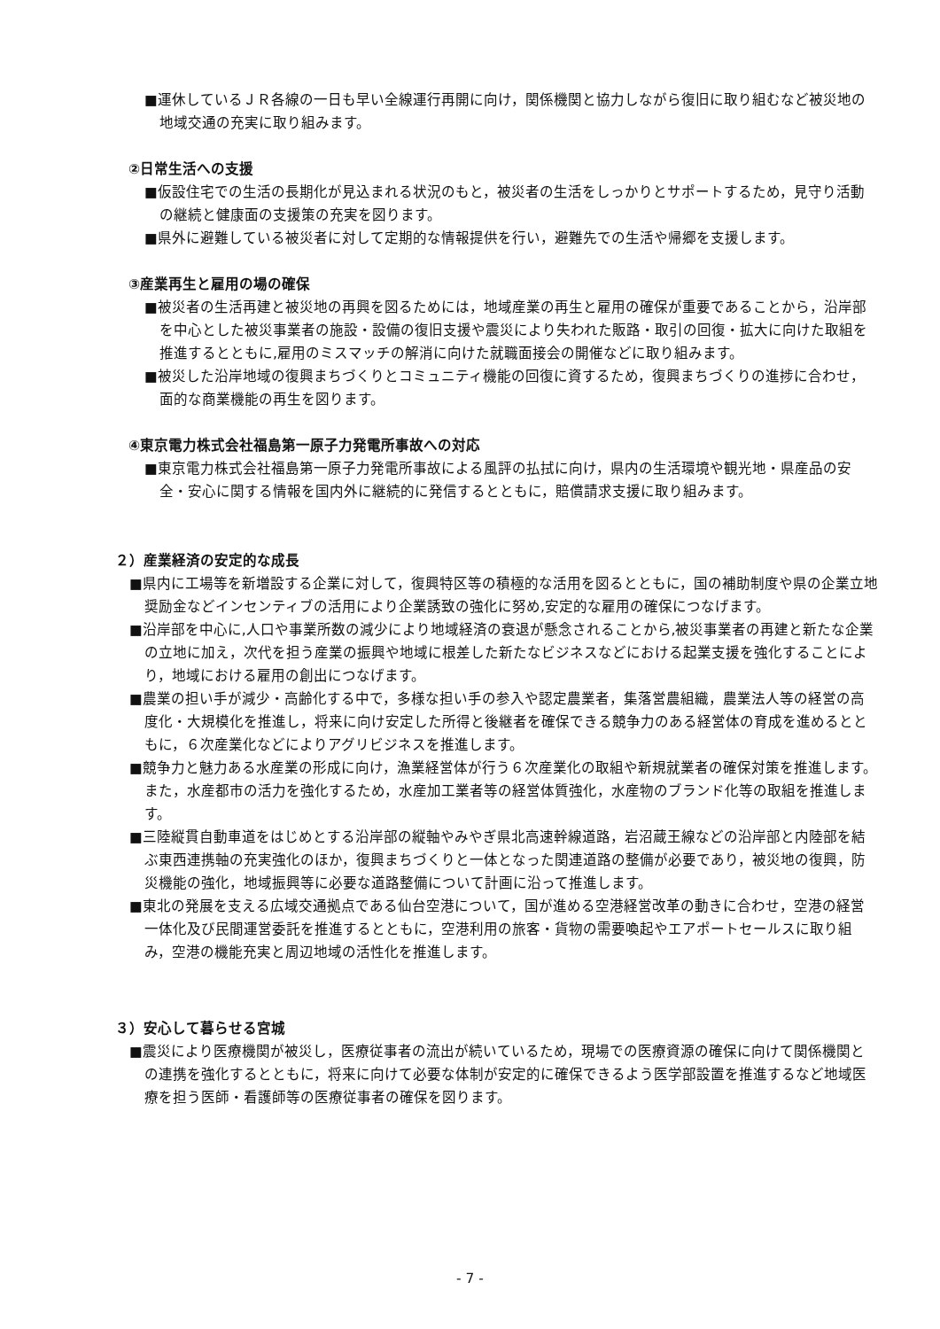■運休しているＪＲ各線の一日も早い全線運行再開に向け，関係機関と協力しながら復旧に取り組むなど被災地の地域交通の充実に取り組みます。
②日常生活への支援
■仮設住宅での生活の長期化が見込まれる状況のもと，被災者の生活をしっかりとサポートするため，見守り活動の継続と健康面の支援策の充実を図ります。
■県外に避難している被災者に対して定期的な情報提供を行い，避難先での生活や帰郷を支援します。
③産業再生と雇用の場の確保
■被災者の生活再建と被災地の再興を図るためには，地域産業の再生と雇用の確保が重要であることから，沿岸部を中心とした被災事業者の施設・設備の復旧支援や震災により失われた販路・取引の回復・拡大に向けた取組を推進するとともに,雇用のミスマッチの解消に向けた就職面接会の開催などに取り組みます。
■被災した沿岸地域の復興まちづくりとコミュニティ機能の回復に資するため，復興まちづくりの進捗に合わせ，面的な商業機能の再生を図ります。
④東京電力株式会社福島第一原子力発電所事故への対応
■東京電力株式会社福島第一原子力発電所事故による風評の払拭に向け，県内の生活環境や観光地・県産品の安全・安心に関する情報を国内外に継続的に発信するとともに，賠償請求支援に取り組みます。
２）産業経済の安定的な成長
■県内に工場等を新増設する企業に対して，復興特区等の積極的な活用を図るとともに，国の補助制度や県の企業立地奨励金などインセンティブの活用により企業誘致の強化に努め,安定的な雇用の確保につなげます。
■沿岸部を中心に,人口や事業所数の減少により地域経済の衰退が懸念されることから,被災事業者の再建と新たな企業の立地に加え，次代を担う産業の振興や地域に根差した新たなビジネスなどにおける起業支援を強化することにより，地域における雇用の創出につなげます。
■農業の担い手が減少・高齢化する中で，多様な担い手の参入や認定農業者，集落営農組織，農業法人等の経営の高度化・大規模化を推進し，将来に向け安定した所得と後継者を確保できる競争力のある経営体の育成を進めるとともに，６次産業化などによりアグリビジネスを推進します。
■競争力と魅力ある水産業の形成に向け，漁業経営体が行う６次産業化の取組や新規就業者の確保対策を推進します。また，水産都市の活力を強化するため，水産加工業者等の経営体質強化，水産物のブランド化等の取組を推進します。
■三陸縦貫自動車道をはじめとする沿岸部の縦軸やみやぎ県北高速幹線道路，岩沼蔵王線などの沿岸部と内陸部を結ぶ東西連携軸の充実強化のほか，復興まちづくりと一体となった関連道路の整備が必要であり，被災地の復興，防災機能の強化，地域振興等に必要な道路整備について計画に沿って推進します。
■東北の発展を支える広域交通拠点である仙台空港について，国が進める空港経営改革の動きに合わせ，空港の経営一体化及び民間運営委託を推進するとともに，空港利用の旅客・貨物の需要喚起やエアポートセールスに取り組み，空港の機能充実と周辺地域の活性化を推進します。
３）安心して暮らせる宮城
■震災により医療機関が被災し，医療従事者の流出が続いているため，現場での医療資源の確保に向けて関係機関との連携を強化するとともに，将来に向けて必要な体制が安定的に確保できるよう医学部設置を推進するなど地域医療を担う医師・看護師等の医療従事者の確保を図ります。
- 7 -